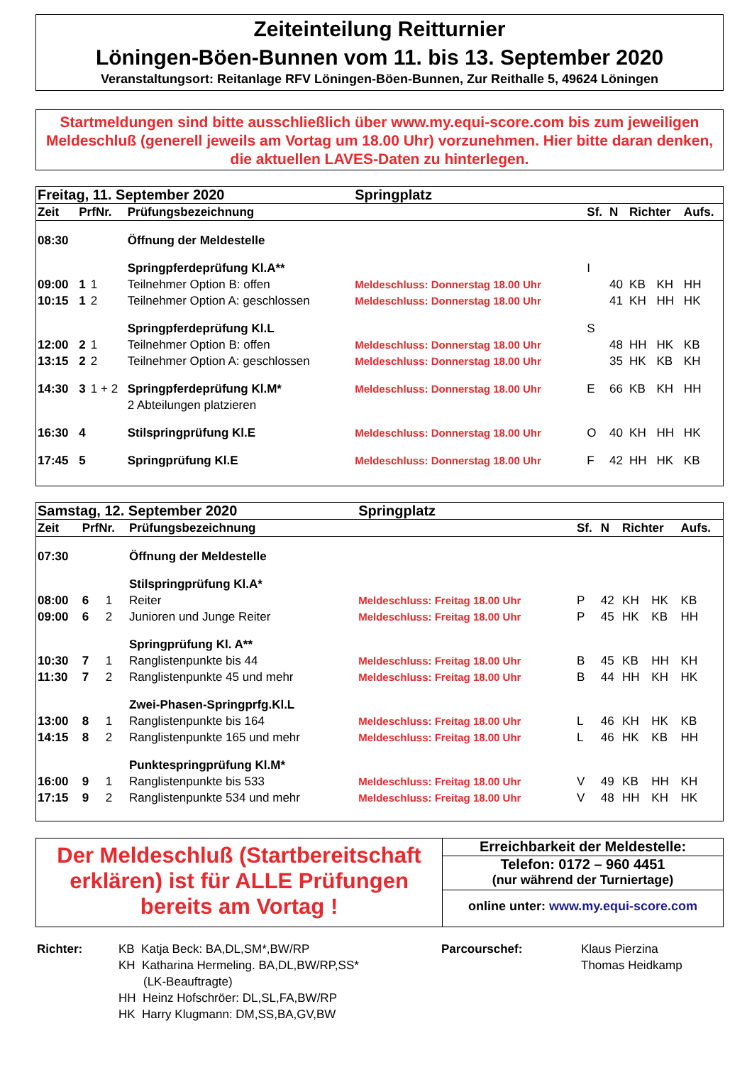Zeiteinteilung Reitturnier
Löningen-Böen-Bunnen vom 11. bis 13. September 2020
Veranstaltungsort: Reitanlage RFV Löningen-Böen-Bunnen, Zur Reithalle 5, 49624 Löningen
Startmeldungen sind bitte ausschließlich über www.my.equi-score.com bis zum jeweiligen Meldeschluß (generell jeweils am Vortag um 18.00 Uhr) vorzunehmen. Hier bitte daran denken, die aktuellen LAVES-Daten zu hinterlegen.
| Freitag, 11. September 2020 | | | | Springplatz | | | | | |
| Zeit | PrfNr. | | Prüfungsbezeichnung | | Sf. | N | Richter | | Aufs. |
| 08:30 | | | Öffnung der Meldestelle | | | | | | |
| | | | Springpferdeprüfung Kl.A** | | I | | | | |
| 09:00 | 1 | 1 | Teilnehmer Option B: offen | Meldeschluss: Donnerstag 18.00 Uhr | | 40 | KB | KH | HH |
| 10:15 | 1 | 2 | Teilnehmer Option A: geschlossen | Meldeschluss: Donnerstag 18.00 Uhr | | 41 | KH | HH | HK |
| | | | Springpferdeprüfung Kl.L | | S | | | | |
| 12:00 | 2 | 1 | Teilnehmer Option B: offen | Meldeschluss: Donnerstag 18.00 Uhr | | 48 | HH | HK | KB |
| 13:15 | 2 | 2 | Teilnehmer Option A: geschlossen | Meldeschluss: Donnerstag 18.00 Uhr | | 35 | HK | KB | KH |
| 14:30 | 3 | 1 + 2 | Springpferdeprüfung Kl.M* | Meldeschluss: Donnerstag 18.00 Uhr | E | 66 | KB | KH | HH |
| | | | 2 Abteilungen platzieren | | | | | | |
| 16:30 | 4 | | Stilspringprüfung Kl.E | Meldeschluss: Donnerstag 18.00 Uhr | O | 40 | KH | HH | HK |
| 17:45 | 5 | | Springprüfung Kl.E | Meldeschluss: Donnerstag 18.00 Uhr | F | 42 | HH | HK | KB |
| Samstag, 12. September 2020 | | | | Springplatz | | | | | |
| Zeit | PrfNr. | | Prüfungsbezeichnung | | Sf. | N | Richter | | Aufs. |
| 07:30 | | | Öffnung der Meldestelle | | | | | | |
| | | | Stilspringprüfung Kl.A* | | | | | | |
| 08:00 | 6 | 1 | Reiter | Meldeschluss: Freitag 18.00 Uhr | P | 42 | KH | HK | KB |
| 09:00 | 6 | 2 | Junioren und Junge Reiter | Meldeschluss: Freitag 18.00 Uhr | P | 45 | HK | KB | HH |
| | | | Springprüfung Kl. A** | | | | | | |
| 10:30 | 7 | 1 | Ranglistenpunkte bis 44 | Meldeschluss: Freitag 18.00 Uhr | B | 45 | KB | HH | KH |
| 11:30 | 7 | 2 | Ranglistenpunkte 45 und mehr | Meldeschluss: Freitag 18.00 Uhr | B | 44 | HH | KH | HK |
| | | | Zwei-Phasen-Springprfg.Kl.L | | | | | | |
| 13:00 | 8 | 1 | Ranglistenpunkte bis 164 | Meldeschluss: Freitag 18.00 Uhr | L | 46 | KH | HK | KB |
| 14:15 | 8 | 2 | Ranglistenpunkte 165 und mehr | Meldeschluss: Freitag 18.00 Uhr | L | 46 | HK | KB | HH |
| | | | Punktespringprüfung Kl.M* | | | | | | |
| 16:00 | 9 | 1 | Ranglistenpunkte bis 533 | Meldeschluss: Freitag 18.00 Uhr | V | 49 | KB | HH | KH |
| 17:15 | 9 | 2 | Ranglistenpunkte 534 und mehr | Meldeschluss: Freitag 18.00 Uhr | V | 48 | HH | KH | HK |
Der Meldeschluß (Startbereitschaft erklären) ist für ALLE Prüfungen bereits am Vortag !
Erreichbarkeit der Meldestelle:
Telefon: 0172 – 960 4451
(nur während der Turniertage)
online unter: www.my.equi-score.com
Richter: KB Katja Beck: BA,DL,SM*,BW/RP
KH Katharina Hermeling. BA,DL,BW/RP,SS*
(LK-Beauftragte)
HH Heinz Hofschröer: DL,SL,FA,BW/RP
HK Harry Klugmann: DM,SS,BA,GV,BW
Parcourschef: Klaus Pierzina
Thomas Heidkamp